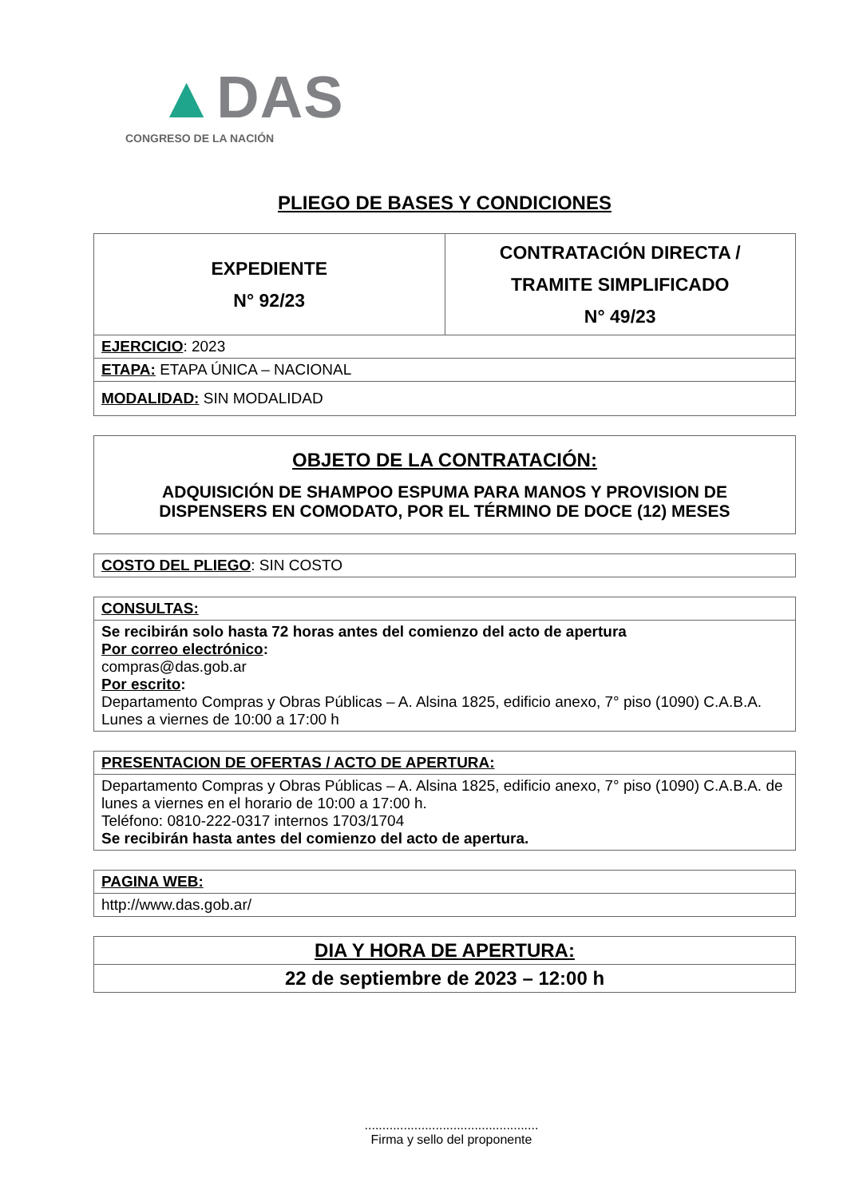▲DAS
CONGRESO DE LA NACIÓN
PLIEGO DE BASES Y CONDICIONES
| EXPEDIENTE N° 92/23 | CONTRATACIÓN DIRECTA / TRAMITE SIMPLIFICADO N° 49/23 |
| EJERCICIO : 2023 | |
| ETAPA: ETAPA ÚNICA – NACIONAL | |
| MODALIDAD: SIN MODALIDAD | |
| OBJETO DE LA CONTRATACIÓN: ADQUISICIÓN DE SHAMPOO ESPUMA PARA MANOS Y PROVISION DE DISPENSERS EN COMODATO, POR EL TÉRMINO DE DOCE (12) MESES |
| COSTO DEL PLIEGO : SIN COSTO |
| CONSULTAS: |
| Se recibirán solo hasta 72 horas antes del comienzo del acto de apertura Por correo electrónico : compras@das.gob.ar Por escrito : Departamento Compras y Obras Públicas – A. Alsina 1825, edificio anexo, 7° piso (1090) C.A.B.A. Lunes a viernes de 10:00 a 17:00 h |
| PRESENTACION DE OFERTAS / ACTO DE APERTURA: |
| Departamento Compras y Obras Públicas – A. Alsina 1825, edificio anexo, 7° piso (1090) C.A.B.A. de lunes a viernes en el horario de 10:00 a 17:00 h. Teléfono: 0810-222-0317 internos 1703/1704 Se recibirán hasta antes del comienzo del acto de apertura. |
| PAGINA WEB: |
| http://www.das.gob.ar/ |
| DIA Y HORA DE APERTURA: |
| 22 de septiembre de 2023 – 12:00 h |
.................................................
Firma y sello del proponente